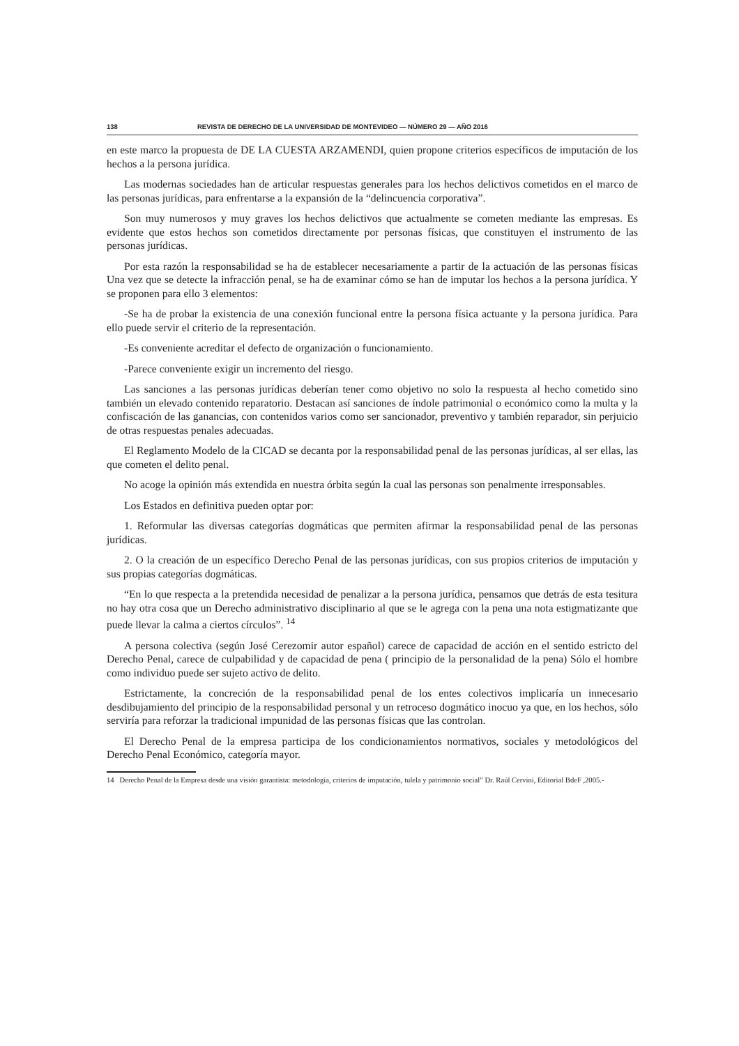138 REVISTA DE DERECHO DE LA UNIVERSIDAD DE MONTEVIDEO — NÚMERO 29 — AÑO 2016
en este marco la propuesta de DE LA CUESTA ARZAMENDI, quien propone criterios específicos de imputación de los hechos a la persona jurídica.
Las modernas sociedades han de articular respuestas generales para los hechos delictivos cometidos en el marco de las personas jurídicas, para enfrentarse a la expansión de la “delincuencia corporativa”.
Son muy numerosos y muy graves los hechos delictivos que actualmente se cometen mediante las empresas. Es evidente que estos hechos son cometidos directamente por personas físicas, que constituyen el instrumento de las personas jurídicas.
Por esta razón la responsabilidad se ha de establecer necesariamente a partir de la actuación de las personas físicas Una vez que se detecte la infracción penal, se ha de examinar cómo se han de imputar los hechos a la persona jurídica. Y se proponen para ello 3 elementos:
-Se ha de probar la existencia de una conexión funcional entre la persona física actuante y la persona jurídica. Para ello puede servir el criterio de la representación.
-Es conveniente acreditar el defecto de organización o funcionamiento.
-Parece conveniente exigir un incremento del riesgo.
Las sanciones a las personas jurídicas deberían tener como objetivo no solo la respuesta al hecho cometido sino también un elevado contenido reparatorio. Destacan así sanciones de índole patrimonial o económico como la multa y la confiscación de las ganancias, con contenidos varios como ser sancionador, preventivo y también reparador, sin perjuicio de otras respuestas penales adecuadas.
El Reglamento Modelo de la CICAD se decanta por la responsabilidad penal de las personas jurídicas, al ser ellas, las que cometen el delito penal.
No acoge la opinión más extendida en nuestra órbita según la cual las personas son penalmente irresponsables.
Los Estados en definitiva pueden optar por:
1. Reformular las diversas categorías dogmáticas que permiten afirmar la responsabilidad penal de las personas jurídicas.
2. O la creación de un específico Derecho Penal de las personas jurídicas, con sus propios criterios de imputación y sus propias categorías dogmáticas.
“En lo que respecta a la pretendida necesidad de penalizar a la persona jurídica, pensamos que detrás de esta tesitura no hay otra cosa que un Derecho administrativo disciplinario al que se le agrega con la pena una nota estigmatizante que puede llevar la calma a ciertos círculos”. <sup>14</sup>
A persona colectiva (según José Cerezomir autor español) carece de capacidad de acción en el sentido estricto del Derecho Penal, carece de culpabilidad y de capacidad de pena ( principio de la personalidad de la pena) Sólo el hombre como individuo puede ser sujeto activo de delito.
Estrictamente, la concreción de la responsabilidad penal de los entes colectivos implicaría un innecesario desdibujamiento del principio de la responsabilidad personal y un retroceso dogmático inocuo ya que, en los hechos, sólo serviría para reforzar la tradicional impunidad de las personas físicas que las controlan.
El Derecho Penal de la empresa participa de los condicionamientos normativos, sociales y metodológicos del Derecho Penal Económico, categoría mayor.
14 Derecho Penal de la Empresa desde una visión garantista: metodología, criterios de imputación, tulela y patrimonio social” Dr. Raúl Cervini, Editorial BdeF ,2005.-